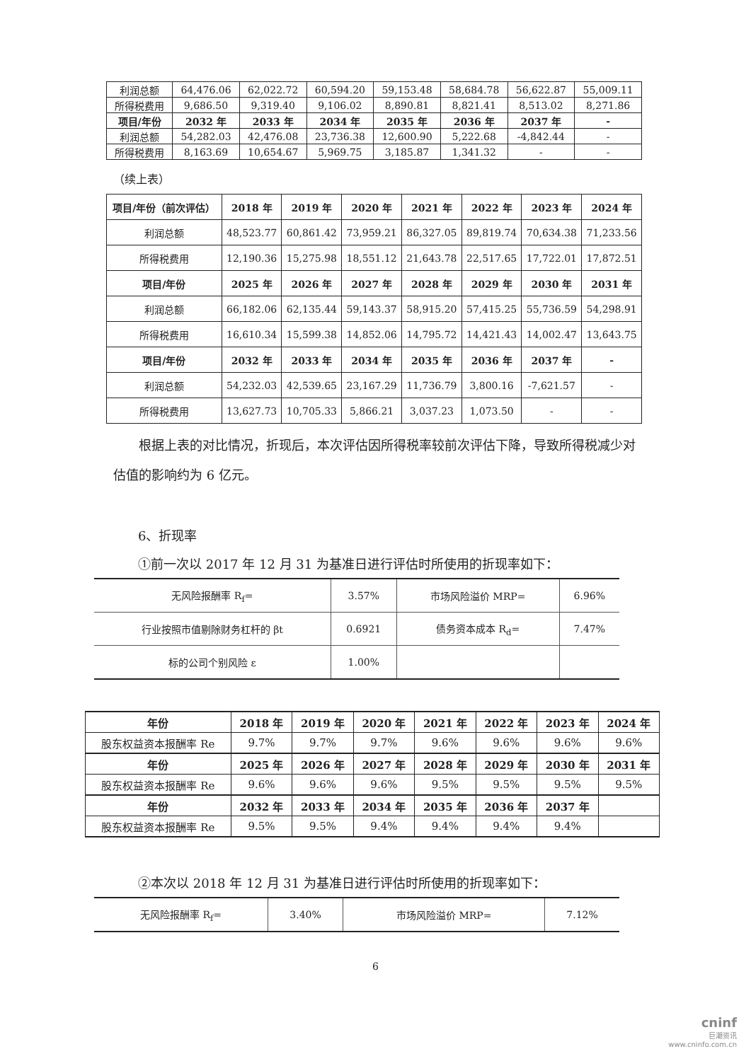| 利润总额 | 64,476.06 | 62,022.72 | 60,594.20 | 59,153.48 | 58,684.78 | 56,622.87 | 55,009.11 |
| 所得税费用 | 9,686.50 | 9,319.40 | 9,106.02 | 8,890.81 | 8,821.41 | 8,513.02 | 8,271.86 |
| 项目/年份 | 2032 年 | 2033 年 | 2034 年 | 2035 年 | 2036 年 | 2037 年 | - |
| 利润总额 | 54,282.03 | 42,476.08 | 23,736.38 | 12,600.90 | 5,222.68 | -4,842.44 | - |
| 所得税费用 | 8,163.69 | 10,654.67 | 5,969.75 | 3,185.87 | 1,341.32 | - | - |
（续上表）
| 项目/年份（前次评估） | 2018 年 | 2019 年 | 2020 年 | 2021 年 | 2022 年 | 2023 年 | 2024 年 |
| --- | --- | --- | --- | --- | --- | --- | --- |
| 利润总额 | 48,523.77 | 60,861.42 | 73,959.21 | 86,327.05 | 89,819.74 | 70,634.38 | 71,233.56 |
| 所得税费用 | 12,190.36 | 15,275.98 | 18,551.12 | 21,643.78 | 22,517.65 | 17,722.01 | 17,872.51 |
| 项目/年份 | 2025 年 | 2026 年 | 2027 年 | 2028 年 | 2029 年 | 2030 年 | 2031 年 |
| 利润总额 | 66,182.06 | 62,135.44 | 59,143.37 | 58,915.20 | 57,415.25 | 55,736.59 | 54,298.91 |
| 所得税费用 | 16,610.34 | 15,599.38 | 14,852.06 | 14,795.72 | 14,421.43 | 14,002.47 | 13,643.75 |
| 项目/年份 | 2032 年 | 2033 年 | 2034 年 | 2035 年 | 2036 年 | 2037 年 | - |
| 利润总额 | 54,232.03 | 42,539.65 | 23,167.29 | 11,736.79 | 3,800.16 | -7,621.57 | - |
| 所得税费用 | 13,627.73 | 10,705.33 | 5,866.21 | 3,037.23 | 1,073.50 | - | - |
根据上表的对比情况，折现后，本次评估因所得税率较前次评估下降，导致所得税减少对估值的影响约为 6 亿元。
6、折现率
①前一次以 2017 年 12 月 31 为基准日进行评估时所使用的折现率如下：
| 无风险报酬率 R<sub>f</sub>= | 3.57% | 市场风险溢价 MRP= | 6.96% |
| 行业按照市值剔除财务杠杆的 βt | 0.6921 | 债务资本成本 R<sub>d</sub>= | 7.47% |
| 标的公司个别风险 ε | 1.00% | | |
| 年份 | 2018 年 | 2019 年 | 2020 年 | 2021 年 | 2022 年 | 2023 年 | 2024 年 |
| --- | --- | --- | --- | --- | --- | --- | --- |
| 股东权益资本报酬率 Re | 9.7% | 9.7% | 9.7% | 9.6% | 9.6% | 9.6% | 9.6% |
| 年份 | 2025 年 | 2026 年 | 2027 年 | 2028 年 | 2029 年 | 2030 年 | 2031 年 |
| 股东权益资本报酬率 Re | 9.6% | 9.6% | 9.6% | 9.5% | 9.5% | 9.5% | 9.5% |
| 年份 | 2032 年 | 2033 年 | 2034 年 | 2035 年 | 2036 年 | 2037 年 | |
| 股东权益资本报酬率 Re | 9.5% | 9.5% | 9.4% | 9.4% | 9.4% | 9.4% | |
②本次以 2018 年 12 月 31 为基准日进行评估时所使用的折现率如下：
| 无风险报酬率 R<sub>f</sub>= | 3.40% | 市场风险溢价 MRP= | 7.12% |
6
cninf
巨潮资讯
www.cninfo.com.cn